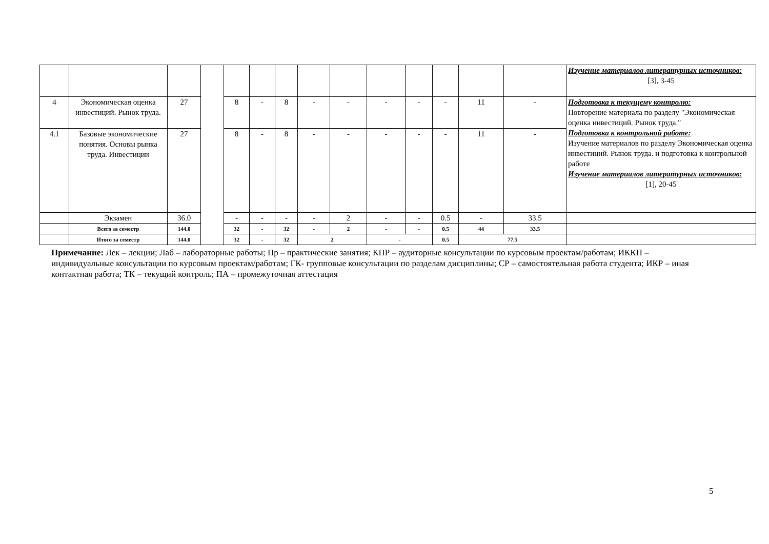| | | | | | | | | | | | | | | Изучение материалов литературных источников: [3], 3-45 |
| 4 | Экономическая оценка инвестиций. Рынок труда. | 27 | | 8 | - | 8 | - | - | - | - | - | 11 | - | Подготовка к текущему контролю: Повторение материала по разделу "Экономическая оценка инвестиций. Рынок труда." Подготовка к контрольной работе: Изучение материалов по разделу Экономическая оценка инвестиций. Рынок труда. и подготовка к контрольной работе Изучение материалов литературных источников: [1], 20-45 |
| 4.1 | Базовые экономические понятия. Основы рынка труда. Инвестиции | 27 | | 8 | - | 8 | - | - | - | - | - | 11 | - | |
| | Экзамен | 36.0 | | - | - | - | - | 2 | - | - | 0.5 | - | 33.5 | |
| | Всего за семестр | 144.0 | | 32 | - | 32 | - | 2 | - | - | 0.5 | 44 | 33.5 | |
| | Итого за семестр | 144.0 | | 32 | - | 32 | 2 | | - | | 0.5 | 77.5 | | |
Примечание: Лек – лекции; Лаб – лабораторные работы; Пр – практические занятия; КПР – аудиторные консультации по курсовым проектам/работам; ИККП – индивидуальные консультации по курсовым проектам/работам; ГК- групповые консультации по разделам дисциплины; СР – самостоятельная работа студента; ИКР – иная контактная работа; ТК – текущий контроль; ПА – промежуточная аттестация
5